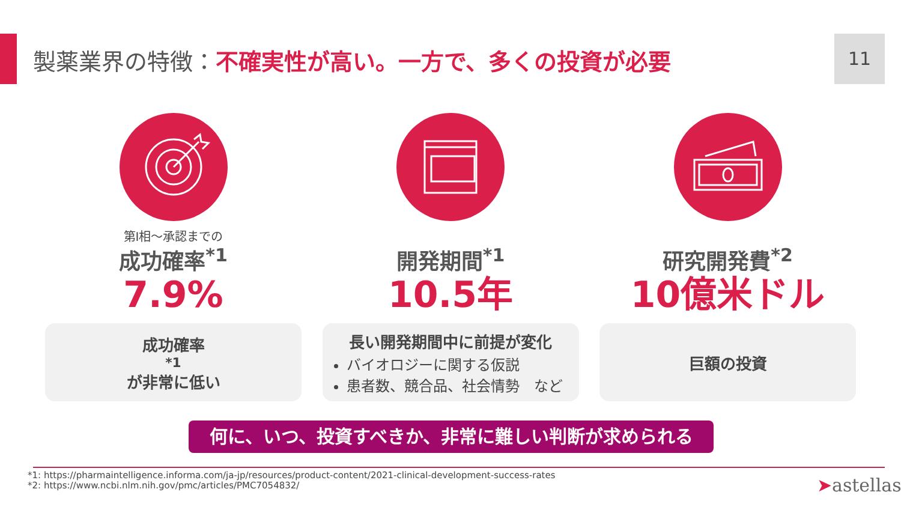製薬業界の特徴：不確実性が高い。一方で、多くの投資が必要
11
第I相～承認までの
成功確率<sup>*1</sup>
7.9%
成功確率<sup>*1</sup>が非常に低い
開発期間<sup>*1</sup>
10.5年
長い開発期間中に前提が変化
バイオロジーに関する仮説
患者数、競合品、社会情勢　など
研究開発費<sup>*2</sup>
10億米ドル
巨額の投資
何に、いつ、投資すべきか、非常に難しい判断が求められる
*1: https://pharmaintelligence.informa.com/ja-jp/resources/product-content/2021-clinical-development-success-rates
*2: https://www.ncbi.nlm.nih.gov/pmc/articles/PMC7054832/
➤astellas